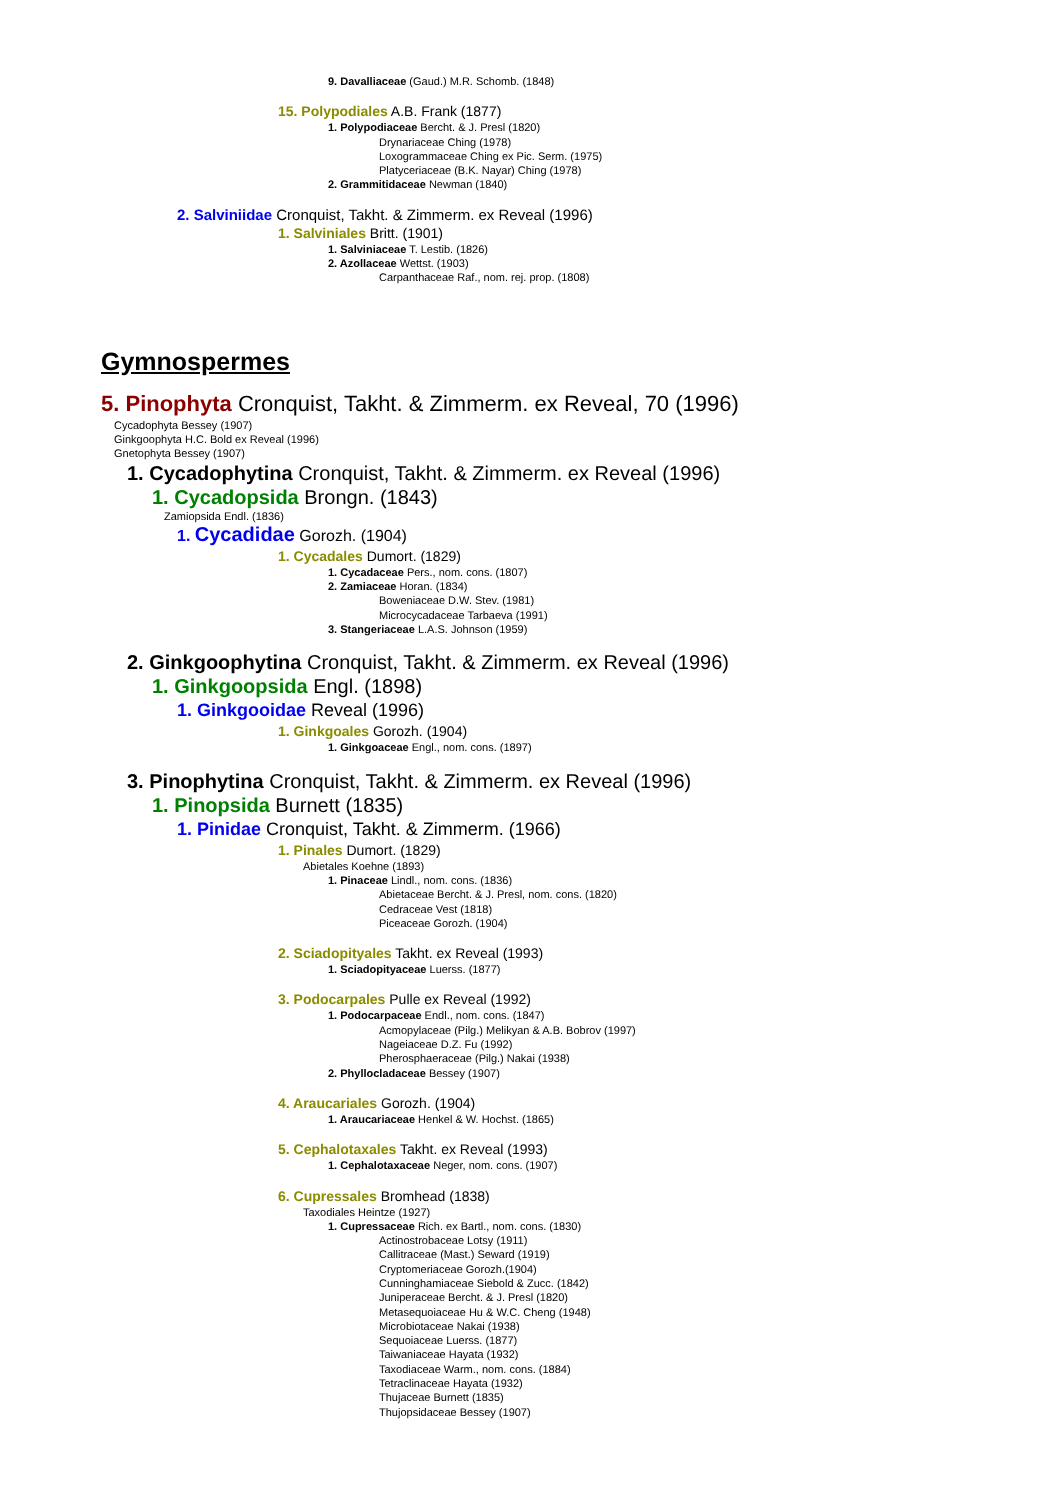9. Davalliaceae (Gaud.) M.R. Schomb. (1848)
15. Polypodiales A.B. Frank (1877)
1. Polypodiaceae Bercht. & J. Presl (1820)
Drynariaceae Ching (1978)
Loxogrammaceae Ching ex Pic. Serm. (1975)
Platyceriaceae (B.K. Nayar) Ching (1978)
2. Grammitidaceae Newman (1840)
2. Salviniidae Cronquist, Takht. & Zimmerm. ex Reveal (1996)
1. Salviniales Britt. (1901)
1. Salviniaceae T. Lestib. (1826)
2. Azollaceae Wettst. (1903)
Carpanthaceae Raf., nom. rej. prop. (1808)
Gymnospermes
5. Pinophyta Cronquist, Takht. & Zimmerm. ex Reveal, 70 (1996)
Cycadophyta Bessey (1907)
Ginkgoophyta H.C. Bold ex Reveal (1996)
Gnetophyta Bessey (1907)
1. Cycadophytina Cronquist, Takht. & Zimmerm. ex Reveal (1996)
1. Cycadopsida Brongn. (1843)
Zamiopsida Endl. (1836)
1. Cycadidae Gorozh. (1904)
1. Cycadales Dumort. (1829)
1. Cycadaceae Pers., nom. cons. (1807)
2. Zamiaceae Horan. (1834)
Boweniaceae D.W. Stev. (1981)
Microcycadaceae Tarbaeva (1991)
3. Stangeriaceae L.A.S. Johnson (1959)
2. Ginkgoophytina Cronquist, Takht. & Zimmerm. ex Reveal (1996)
1. Ginkgoopsida Engl. (1898)
1. Ginkgooidae Reveal (1996)
1. Ginkgoales Gorozh. (1904)
1. Ginkgoaceae Engl., nom. cons. (1897)
3. Pinophytina Cronquist, Takht. & Zimmerm. ex Reveal (1996)
1. Pinopsida Burnett (1835)
1. Pinidae Cronquist, Takht. & Zimmerm. (1966)
1. Pinales Dumort. (1829)
Abietales Koehne (1893)
1. Pinaceae Lindl., nom. cons. (1836)
Abietaceae Bercht. & J. Presl, nom. cons. (1820)
Cedraceae Vest (1818)
Piceaceae Gorozh. (1904)
2. Sciadopityales Takht. ex Reveal (1993)
1. Sciadopityaceae Luerss. (1877)
3. Podocarpales Pulle ex Reveal (1992)
1. Podocarpaceae Endl., nom. cons. (1847)
Acmopylaceae (Pilg.) Melikyan & A.B. Bobrov (1997)
Nageiaceae D.Z. Fu (1992)
Pherosphaeraceae (Pilg.) Nakai (1938)
2. Phyllocladaceae Bessey (1907)
4. Araucariales Gorozh. (1904)
1. Araucariaceae Henkel & W. Hochst. (1865)
5. Cephalotaxales Takht. ex Reveal (1993)
1. Cephalotaxaceae Neger, nom. cons. (1907)
6. Cupressales Bromhead (1838)
Taxodiales Heintze (1927)
1. Cupressaceae Rich. ex Bartl., nom. cons. (1830)
Actinostrobaceae Lotsy (1911)
Callitraceae (Mast.) Seward (1919)
Cryptomeriaceae Gorozh.(1904)
Cunninghamiaceae Siebold & Zucc. (1842)
Juniperaceae Bercht. & J. Presl (1820)
Metasequoiaceae Hu & W.C. Cheng (1948)
Microbiotaceae Nakai (1938)
Sequoiaceae Luerss. (1877)
Taiwaniaceae Hayata (1932)
Taxodiaceae Warm., nom. cons. (1884)
Tetraclinaceae Hayata (1932)
Thujaceae Burnett (1835)
Thujopsidaceae Bessey (1907)